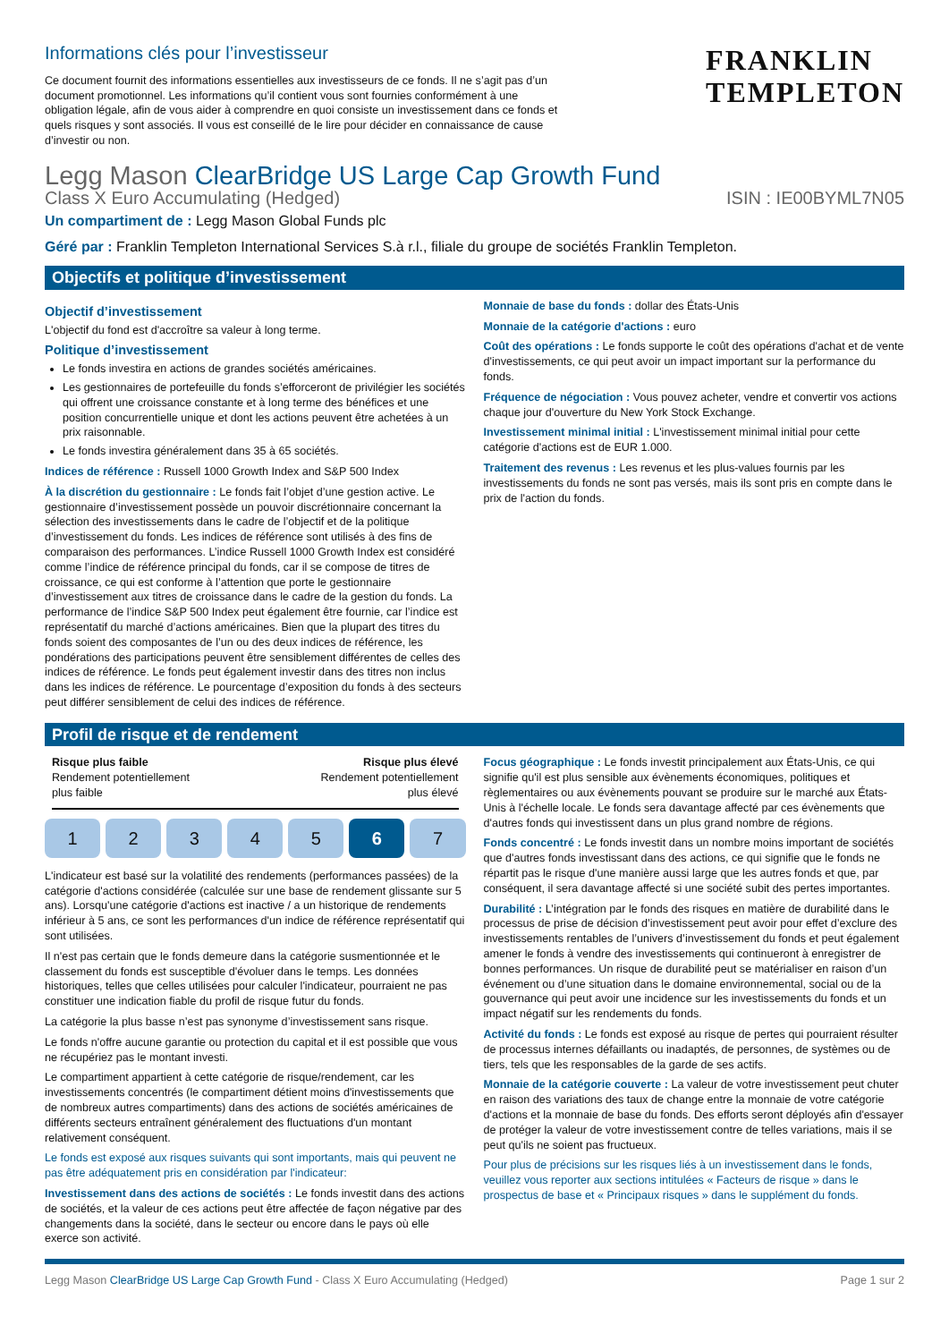Informations clés pour l’investisseur
Ce document fournit des informations essentielles aux investisseurs de ce fonds. Il ne s’agit pas d’un document promotionnel. Les informations qu’il contient vous sont fournies conformément à une obligation légale, afin de vous aider à comprendre en quoi consiste un investissement dans ce fonds et quels risques y sont associés. Il vous est conseillé de le lire pour décider en connaissance de cause d’investir ou non.
FRANKLIN
TEMPLETON
Legg Mason ClearBridge US Large Cap Growth Fund
Class X Euro Accumulating (Hedged) ISIN : IE00BYML7N05
Un compartiment de : Legg Mason Global Funds plc
Géré par : Franklin Templeton International Services S.à r.l., filiale du groupe de sociétés Franklin Templeton.
Objectifs et politique d’investissement
Objectif d’investissement
L'objectif du fond est d'accroître sa valeur à long terme.
Politique d’investissement
Le fonds investira en actions de grandes sociétés américaines.
Les gestionnaires de portefeuille du fonds s’efforceront de privilégier les sociétés qui offrent une croissance constante et à long terme des bénéfices et une position concurrentielle unique et dont les actions peuvent être achetées à un prix raisonnable.
Le fonds investira généralement dans 35 à 65 sociétés.
Indices de référence : Russell 1000 Growth Index and S&P 500 Index
À la discrétion du gestionnaire : Le fonds fait l’objet d’une gestion active. Le gestionnaire d’investissement possède un pouvoir discrétionnaire concernant la sélection des investissements dans le cadre de l’objectif et de la politique d’investissement du fonds. Les indices de référence sont utilisés à des fins de comparaison des performances. L’indice Russell 1000 Growth Index est considéré comme l’indice de référence principal du fonds, car il se compose de titres de croissance, ce qui est conforme à l’attention que porte le gestionnaire d’investissement aux titres de croissance dans le cadre de la gestion du fonds. La performance de l’indice S&P 500 Index peut également être fournie, car l’indice est représentatif du marché d’actions américaines. Bien que la plupart des titres du fonds soient des composantes de l’un ou des deux indices de référence, les pondérations des participations peuvent être sensiblement différentes de celles des indices de référence. Le fonds peut également investir dans des titres non inclus dans les indices de référence. Le pourcentage d’exposition du fonds à des secteurs peut différer sensiblement de celui des indices de référence.
Monnaie de base du fonds : dollar des États-Unis
Monnaie de la catégorie d'actions : euro
Coût des opérations : Le fonds supporte le coût des opérations d'achat et de vente d'investissements, ce qui peut avoir un impact important sur la performance du fonds.
Fréquence de négociation : Vous pouvez acheter, vendre et convertir vos actions chaque jour d'ouverture du New York Stock Exchange.
Investissement minimal initial : L'investissement minimal initial pour cette catégorie d'actions est de EUR 1.000.
Traitement des revenus : Les revenus et les plus-values fournis par les investissements du fonds ne sont pas versés, mais ils sont pris en compte dans le prix de l'action du fonds.
Profil de risque et de rendement
Risque plus faible
Rendement potentiellement
plus faible
Risque plus élevé
Rendement potentiellement
plus élevé
1 2 3 4 5 6 7
L'indicateur est basé sur la volatilité des rendements (performances passées) de la catégorie d'actions considérée (calculée sur une base de rendement glissante sur 5 ans). Lorsqu'une catégorie d'actions est inactive / a un historique de rendements inférieur à 5 ans, ce sont les performances d'un indice de référence représentatif qui sont utilisées.
Il n'est pas certain que le fonds demeure dans la catégorie susmentionnée et le classement du fonds est susceptible d'évoluer dans le temps. Les données historiques, telles que celles utilisées pour calculer l'indicateur, pourraient ne pas constituer une indication fiable du profil de risque futur du fonds.
La catégorie la plus basse n’est pas synonyme d’investissement sans risque.
Le fonds n'offre aucune garantie ou protection du capital et il est possible que vous ne récupériez pas le montant investi.
Le compartiment appartient à cette catégorie de risque/rendement, car les investissements concentrés (le compartiment détient moins d'investissements que de nombreux autres compartiments) dans des actions de sociétés américaines de différents secteurs entraînent généralement des fluctuations d'un montant relativement conséquent.
Le fonds est exposé aux risques suivants qui sont importants, mais qui peuvent ne pas être adéquatement pris en considération par l'indicateur:
Investissement dans des actions de sociétés : Le fonds investit dans des actions de sociétés, et la valeur de ces actions peut être affectée de façon négative par des changements dans la société, dans le secteur ou encore dans le pays où elle exerce son activité.
Focus géographique : Le fonds investit principalement aux États-Unis, ce qui signifie qu'il est plus sensible aux évènements économiques, politiques et règlementaires ou aux évènements pouvant se produire sur le marché aux États-Unis à l'échelle locale. Le fonds sera davantage affecté par ces évènements que d'autres fonds qui investissent dans un plus grand nombre de régions.
Fonds concentré : Le fonds investit dans un nombre moins important de sociétés que d'autres fonds investissant dans des actions, ce qui signifie que le fonds ne répartit pas le risque d'une manière aussi large que les autres fonds et que, par conséquent, il sera davantage affecté si une société subit des pertes importantes.
Durabilité : L’intégration par le fonds des risques en matière de durabilité dans le processus de prise de décision d’investissement peut avoir pour effet d’exclure des investissements rentables de l’univers d’investissement du fonds et peut également amener le fonds à vendre des investissements qui continueront à enregistrer de bonnes performances. Un risque de durabilité peut se matérialiser en raison d’un événement ou d’une situation dans le domaine environnemental, social ou de la gouvernance qui peut avoir une incidence sur les investissements du fonds et un impact négatif sur les rendements du fonds.
Activité du fonds : Le fonds est exposé au risque de pertes qui pourraient résulter de processus internes défaillants ou inadaptés, de personnes, de systèmes ou de tiers, tels que les responsables de la garde de ses actifs.
Monnaie de la catégorie couverte : La valeur de votre investissement peut chuter en raison des variations des taux de change entre la monnaie de votre catégorie d'actions et la monnaie de base du fonds. Des efforts seront déployés afin d'essayer de protéger la valeur de votre investissement contre de telles variations, mais il se peut qu'ils ne soient pas fructueux.
Pour plus de précisions sur les risques liés à un investissement dans le fonds, veuillez vous reporter aux sections intitulées « Facteurs de risque » dans le prospectus de base et « Principaux risques » dans le supplément du fonds.
Legg Mason ClearBridge US Large Cap Growth Fund - Class X Euro Accumulating (Hedged) Page 1 sur 2